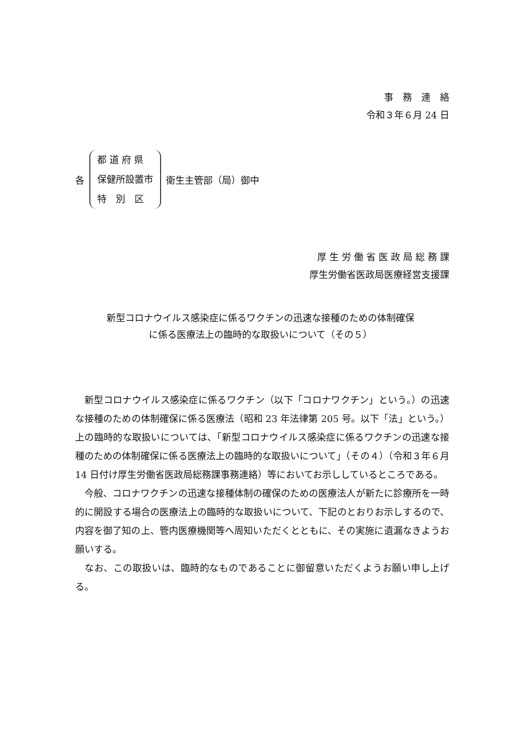事　務　連　絡
令和３年６月 24 日
各
都 道 府 県
保健所設置市
特　別　区
衛生主管部（局）御中
厚 生 労 働 省 医 政 局 総 務 課
厚生労働省医政局医療経営支援課
新型コロナウイルス感染症に係るワクチンの迅速な接種のための体制確保
に係る医療法上の臨時的な取扱いについて（その５）
新型コロナウイルス感染症に係るワクチン（以下「コロナワクチン」という。）の迅速な接種のための体制確保に係る医療法（昭和 23 年法律第 205 号。以下「法」という。）上の臨時的な取扱いについては、「新型コロナウイルス感染症に係るワクチンの迅速な接種のための体制確保に係る医療法上の臨時的な取扱いについて」（その４）（令和３年６月 14 日付け厚生労働省医政局総務課事務連絡）等においてお示ししているところである。
今般、コロナワクチンの迅速な接種体制の確保のための医療法人が新たに診療所を一時的に開設する場合の医療法上の臨時的な取扱いについて、下記のとおりお示しするので、内容を御了知の上、管内医療機関等へ周知いただくとともに、その実施に遺漏なきようお願いする。
なお、この取扱いは、臨時的なものであることに御留意いただくようお願い申し上げる。